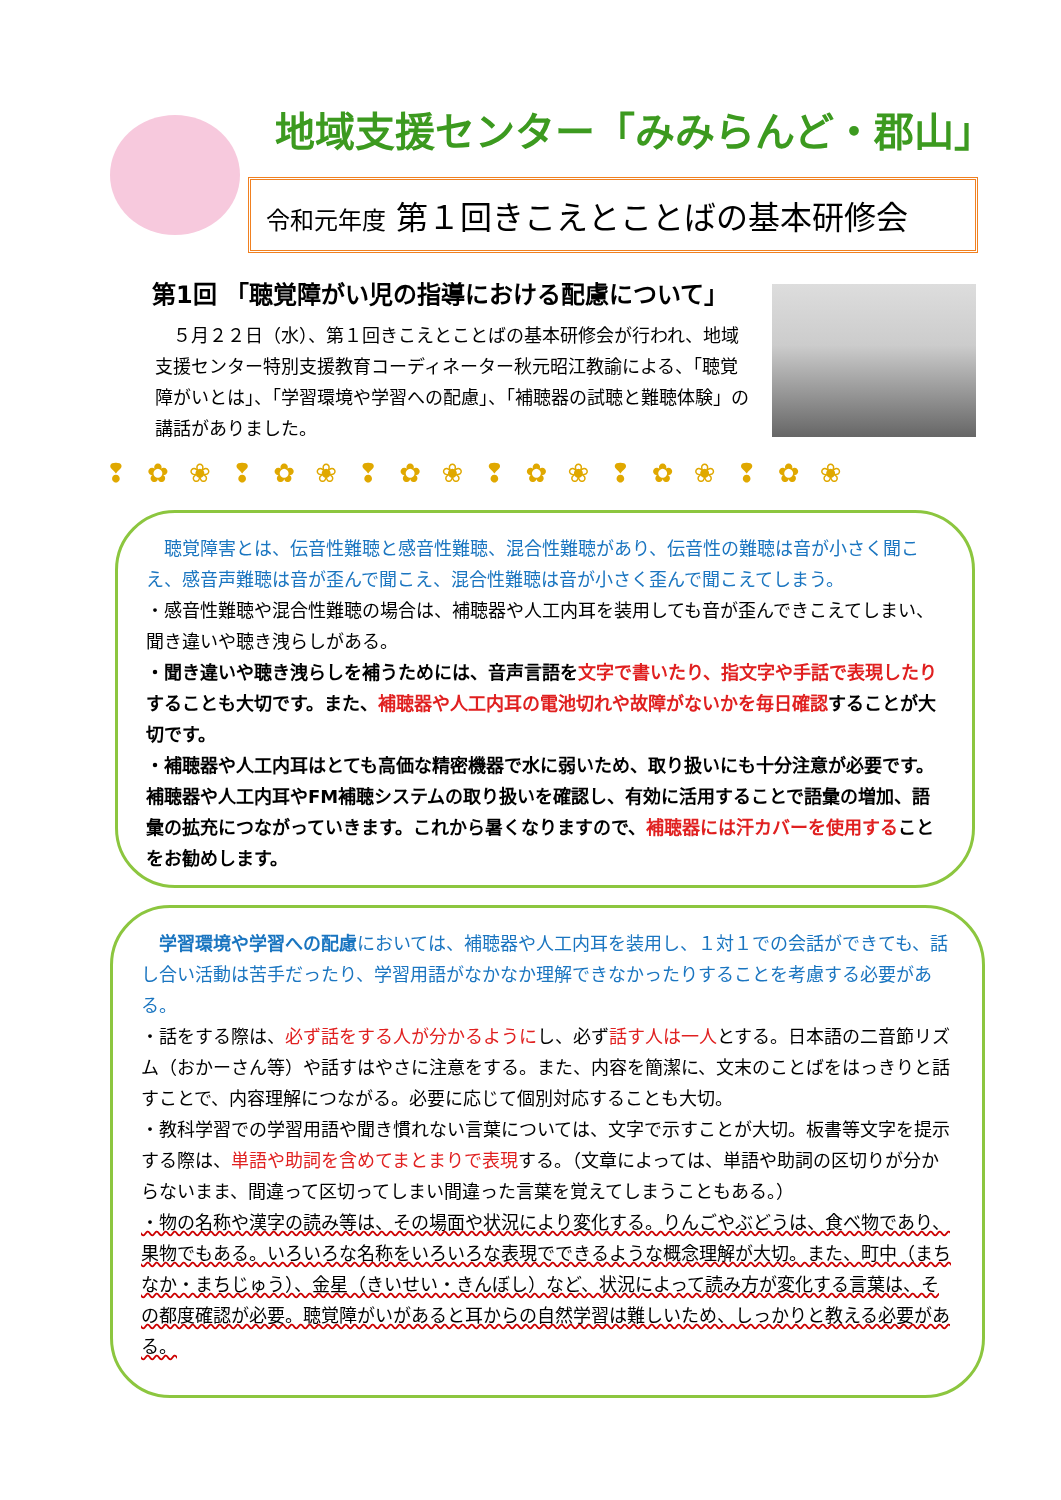地域支援センター「みみらんど・郡山」
令和元年度 第１回きこえとことばの基本研修会
第1回 「聴覚障がい児の指導における配慮について」
　５月２２日（水）、第１回きこえとことばの基本研修会が行われ、地域支援センター特別支援教育コーディネーター秋元昭江教諭による、「聴覚障がいとは」、「学習環境や学習への配慮」、「補聴器の試聴と難聴体験」の講話がありました。
❢ ✿ ❀ ❢ ✿ ❀ ❢ ✿ ❀ ❢ ✿ ❀ ❢ ✿ ❀ ❢ ✿ ❀
　聴覚障害とは、伝音性難聴と感音性難聴、混合性難聴があり、伝音性の難聴は音が小さく聞こえ、感音声難聴は音が歪んで聞こえ、混合性難聴は音が小さく歪んで聞こえてしまう。
・感音性難聴や混合性難聴の場合は、補聴器や人工内耳を装用しても音が歪んできこえてしまい、聞き違いや聴き洩らしがある。
・聞き違いや聴き洩らしを補うためには、音声言語を文字で書いたり、指文字や手話で表現したりすることも大切です。また、補聴器や人工内耳の電池切れや故障がないかを毎日確認することが大切です。
・補聴器や人工内耳はとても高価な精密機器で水に弱いため、取り扱いにも十分注意が必要です。補聴器や人工内耳やFM補聴システムの取り扱いを確認し、有効に活用することで語彙の増加、語彙の拡充につながっていきます。これから暑くなりますので、補聴器には汗カバーを使用することをお勧めします。
　学習環境や学習への配慮においては、補聴器や人工内耳を装用し、１対１での会話ができても、話し合い活動は苦手だったり、学習用語がなかなか理解できなかったりすることを考慮する必要がある。
・話をする際は、必ず話をする人が分かるようにし、必ず話す人は一人とする。日本語の二音節リズム（おかーさん等）や話すはやさに注意をする。また、内容を簡潔に、文末のことばをはっきりと話すことで、内容理解につながる。必要に応じて個別対応することも大切。
・教科学習での学習用語や聞き慣れない言葉については、文字で示すことが大切。板書等文字を提示する際は、単語や助詞を含めてまとまりで表現する。（文章によっては、単語や助詞の区切りが分からないまま、間違って区切ってしまい間違った言葉を覚えてしまうこともある。）
・物の名称や漢字の読み等は、その場面や状況により変化する。りんごやぶどうは、食べ物であり、果物でもある。いろいろな名称をいろいろな表現でできるような概念理解が大切。また、町中（まちなか・まちじゅう）、金星（きいせい・きんぼし）など、状況によって読み方が変化する言葉は、その都度確認が必要。聴覚障がいがあると耳からの自然学習は難しいため、しっかりと教える必要がある。